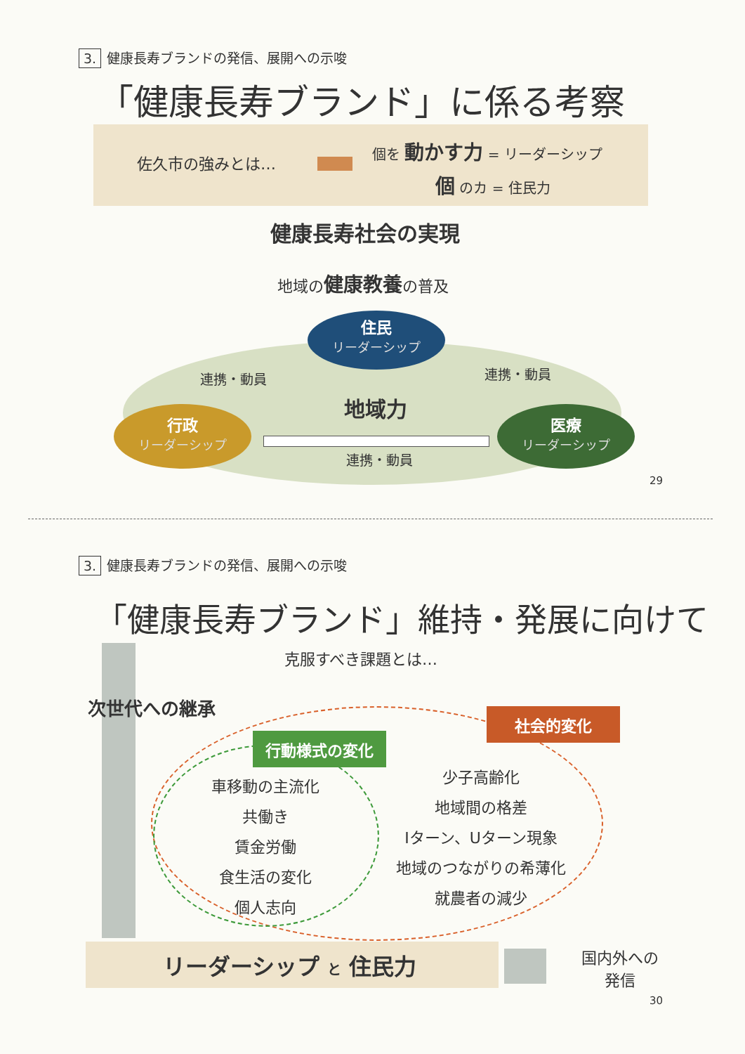3. 健康長寿ブランドの発信、展開への示唆
「健康長寿ブランド」に係る考察
佐久市の強みとは…
個を 動かす力 = リーダーシップ
個 のカ = 住民力
健康長寿社会の実現
地域の健康教養の普及
住民
リーダーシップ
連携・動員 連携・動員
地域力
行政
リーダーシップ
医療
リーダーシップ
連携・動員
29
3. 健康長寿ブランドの発信、展開への示唆
「健康長寿ブランド」維持・発展に向けて
克服すべき課題とは…
次世代への継承 社会的変化
行動様式の変化
車移動の主流化
共働き
賃金労働
食生活の変化
個人志向
少子高齢化
地域間の格差
Iターン、Uターン現象
地域のつながりの希薄化
就農者の減少
リーダーシップ と 住民力
国内外への
発信
30